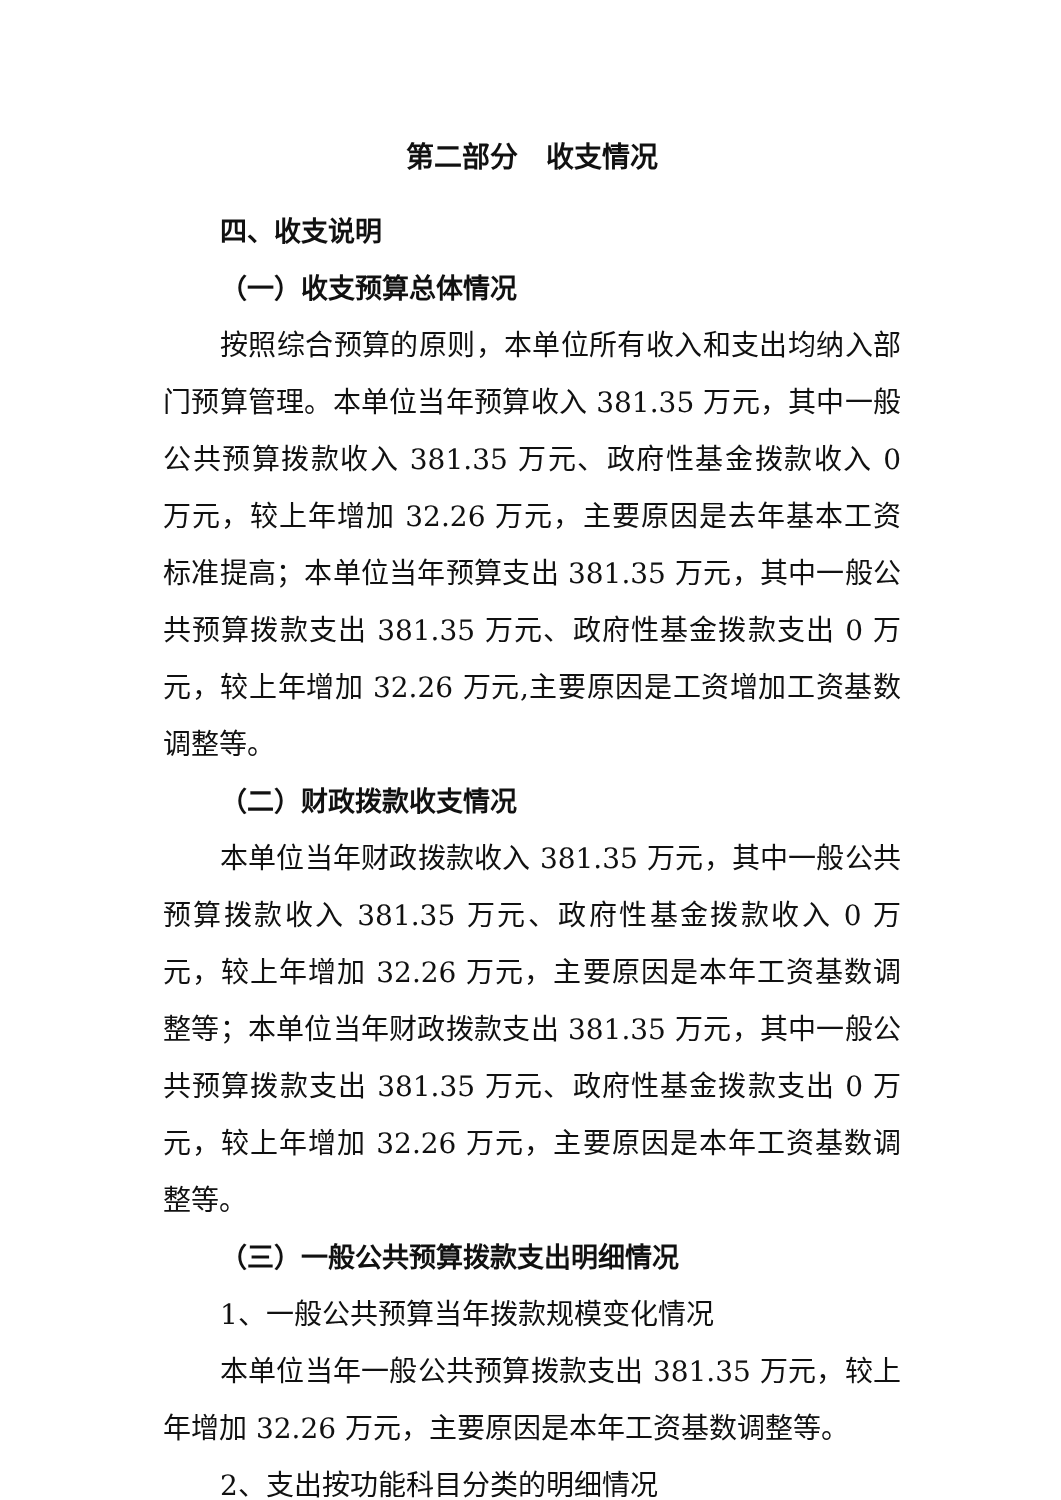第二部分　收支情况
四、收支说明
（一）收支预算总体情况
按照综合预算的原则，本单位所有收入和支出均纳入部门预算管理。本单位当年预算收入 381.35 万元，其中一般公共预算拨款收入 381.35 万元、政府性基金拨款收入 0 万元，较上年增加 32.26 万元，主要原因是去年基本工资标准提高；本单位当年预算支出 381.35 万元，其中一般公共预算拨款支出 381.35 万元、政府性基金拨款支出 0 万元，较上年增加 32.26 万元,主要原因是工资增加工资基数调整等。
（二）财政拨款收支情况
本单位当年财政拨款收入 381.35 万元，其中一般公共预算拨款收入 381.35 万元、政府性基金拨款收入 0 万元，较上年增加 32.26 万元，主要原因是本年工资基数调整等；本单位当年财政拨款支出 381.35 万元，其中一般公共预算拨款支出 381.35 万元、政府性基金拨款支出 0 万元，较上年增加 32.26 万元，主要原因是本年工资基数调整等。
（三）一般公共预算拨款支出明细情况
1、一般公共预算当年拨款规模变化情况
本单位当年一般公共预算拨款支出 381.35 万元，较上年增加 32.26 万元，主要原因是本年工资基数调整等。
2、支出按功能科目分类的明细情况